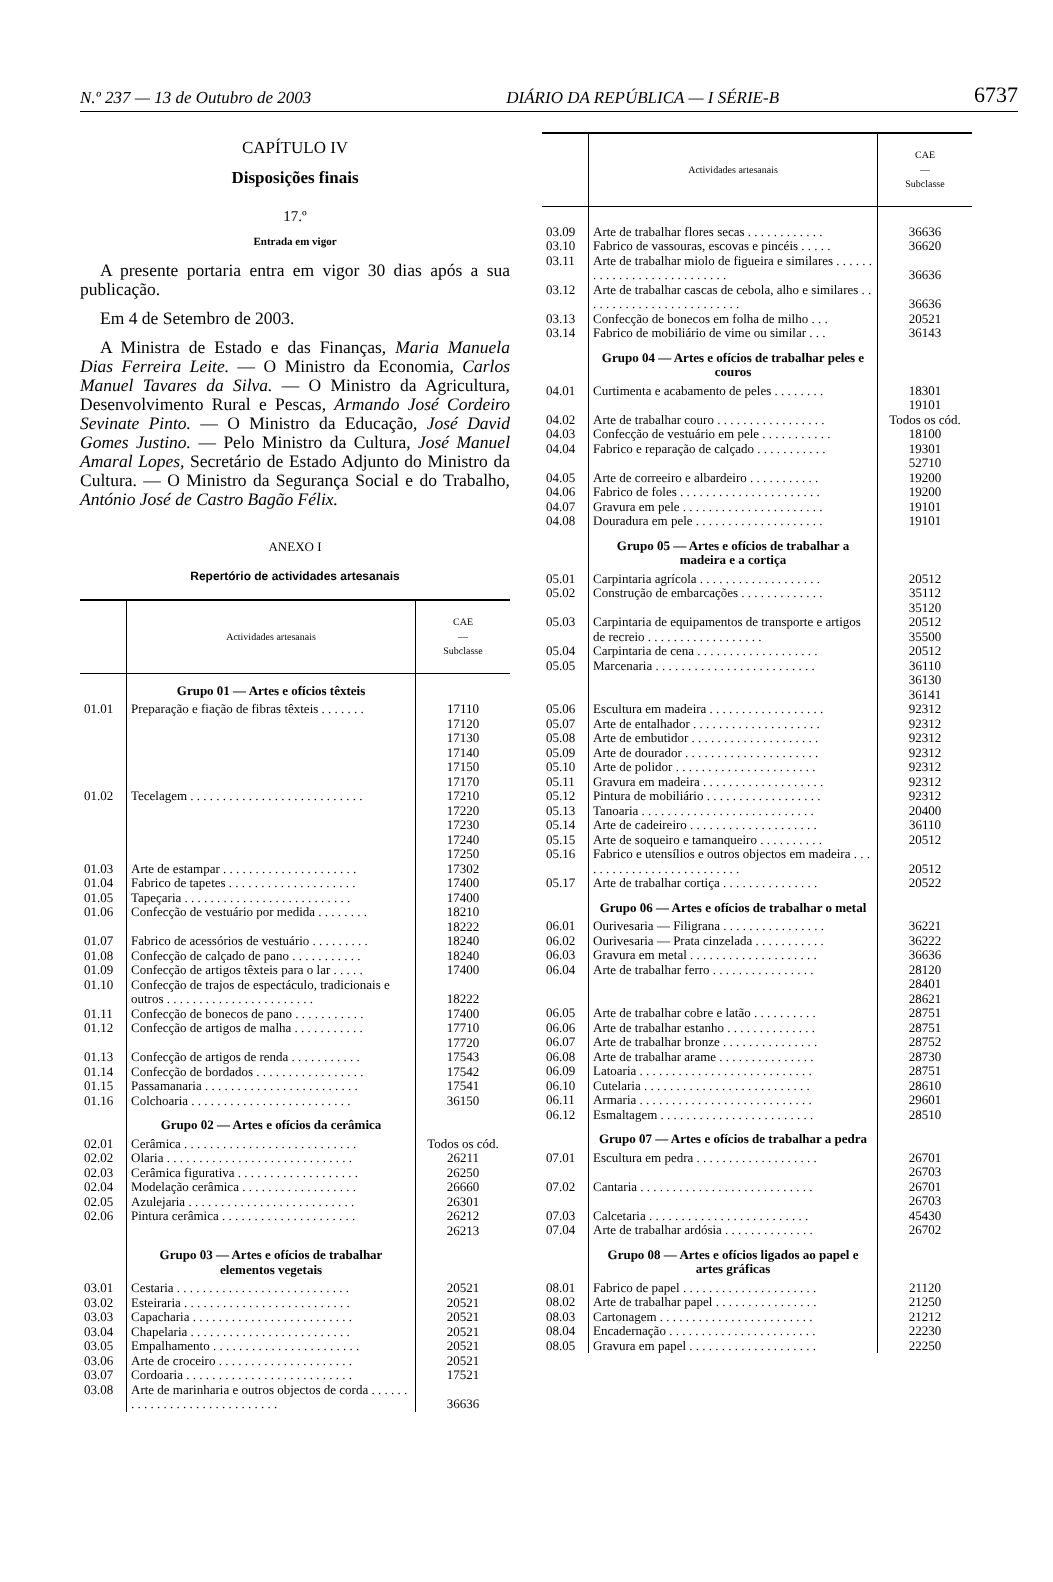N.º 237 — 13 de Outubro de 2003 DIÁRIO DA REPÚBLICA — I SÉRIE-B 6737
CAPÍTULO IV
Disposições finais
17.º
Entrada em vigor
A presente portaria entra em vigor 30 dias após a sua publicação.
Em 4 de Setembro de 2003.
A Ministra de Estado e das Finanças, Maria Manuela Dias Ferreira Leite. — O Ministro da Economia, Carlos Manuel Tavares da Silva. — O Ministro da Agricultura, Desenvolvimento Rural e Pescas, Armando José Cordeiro Sevinate Pinto. — O Ministro da Educação, José David Gomes Justino. — Pelo Ministro da Cultura, José Manuel Amaral Lopes, Secretário de Estado Adjunto do Ministro da Cultura. — O Ministro da Segurança Social e do Trabalho, António José de Castro Bagão Félix.
ANEXO I
Repertório de actividades artesanais
| | Actividades artesanais | CAE — Subclasse |
| --- | --- | --- |
| | Grupo 01 — Artes e ofícios têxteis | |
| 01.01 | Preparação e fiação de fibras têxteis . . . . . . . | 17110 17120 17130 17140 17150 17170 |
| 01.02 | Tecelagem . . . . . . . . . . . . . . . . . . . . . . . . . . . | 17210 17220 17230 17240 17250 |
| 01.03 | Arte de estampar . . . . . . . . . . . . . . . . . . . . . | 17302 |
| 01.04 | Fabrico de tapetes . . . . . . . . . . . . . . . . . . . . | 17400 |
| 01.05 | Tapeçaria . . . . . . . . . . . . . . . . . . . . . . . . . . | 17400 |
| 01.06 | Confecção de vestuário por medida . . . . . . . . | 18210 18222 |
| 01.07 | Fabrico de acessórios de vestuário . . . . . . . . . | 18240 |
| 01.08 | Confecção de calçado de pano . . . . . . . . . . . | 18240 |
| 01.09 | Confecção de artigos têxteis para o lar . . . . . | 17400 |
| 01.10 | Confecção de trajos de espectáculo, tradicionais e outros . . . . . . . . . . . . . . . . . . . . . . . | 18222 |
| 01.11 | Confecção de bonecos de pano . . . . . . . . . . . | 17400 |
| 01.12 | Confecção de artigos de malha . . . . . . . . . . . | 17710 17720 |
| 01.13 | Confecção de artigos de renda . . . . . . . . . . . | 17543 |
| 01.14 | Confecção de bordados . . . . . . . . . . . . . . . . . | 17542 |
| 01.15 | Passamanaria . . . . . . . . . . . . . . . . . . . . . . . . | 17541 |
| 01.16 | Colchoaria . . . . . . . . . . . . . . . . . . . . . . . . . | 36150 |
| | Grupo 02 — Artes e ofícios da cerâmica | |
| 02.01 | Cerâmica . . . . . . . . . . . . . . . . . . . . . . . . . . . | Todos os cód. |
| 02.02 | Olaria . . . . . . . . . . . . . . . . . . . . . . . . . . . . . | 26211 |
| 02.03 | Cerâmica figurativa . . . . . . . . . . . . . . . . . . . | 26250 |
| 02.04 | Modelação cerâmica . . . . . . . . . . . . . . . . . . | 26660 |
| 02.05 | Azulejaria . . . . . . . . . . . . . . . . . . . . . . . . . . | 26301 |
| 02.06 | Pintura cerâmica . . . . . . . . . . . . . . . . . . . . . | 26212 26213 |
| | Grupo 03 — Artes e ofícios de trabalhar elementos vegetais | |
| 03.01 | Cestaria . . . . . . . . . . . . . . . . . . . . . . . . . . . | 20521 |
| 03.02 | Esteiraria . . . . . . . . . . . . . . . . . . . . . . . . . . | 20521 |
| 03.03 | Capacharia . . . . . . . . . . . . . . . . . . . . . . . . . | 20521 |
| 03.04 | Chapelaria . . . . . . . . . . . . . . . . . . . . . . . . . | 20521 |
| 03.05 | Empalhamento . . . . . . . . . . . . . . . . . . . . . . . | 20521 |
| 03.06 | Arte de croceiro . . . . . . . . . . . . . . . . . . . . . | 20521 |
| 03.07 | Cordoaria . . . . . . . . . . . . . . . . . . . . . . . . . . | 17521 |
| 03.08 | Arte de marinharia e outros objectos de corda . . . . . . . . . . . . . . . . . . . . . . . . . . . . . | 36636 |
| | Actividades artesanais | CAE — Subclasse |
| --- | --- | --- |
| 03.09 | Arte de trabalhar flores secas . . . . . . . . . . . . | 36636 |
| 03.10 | Fabrico de vassouras, escovas e pincéis . . . . . | 36620 |
| 03.11 | Arte de trabalhar miolo de figueira e similares . . . . . . . . . . . . . . . . . . . . . . . . . . . | 36636 |
| 03.12 | Arte de trabalhar cascas de cebola, alho e similares . . . . . . . . . . . . . . . . . . . . . . . . . | 36636 |
| 03.13 | Confecção de bonecos em folha de milho . . . | 20521 |
| 03.14 | Fabrico de mobiliário de vime ou similar . . . | 36143 |
| | Grupo 04 — Artes e ofícios de trabalhar peles e couros | |
| 04.01 | Curtimenta e acabamento de peles . . . . . . . . | 18301 19101 |
| 04.02 | Arte de trabalhar couro . . . . . . . . . . . . . . . . . | Todos os cód. |
| 04.03 | Confecção de vestuário em pele . . . . . . . . . . . | 18100 |
| 04.04 | Fabrico e reparação de calçado . . . . . . . . . . . | 19301 52710 |
| 04.05 | Arte de correeiro e albardeiro . . . . . . . . . . . | 19200 |
| 04.06 | Fabrico de foles . . . . . . . . . . . . . . . . . . . . . . | 19200 |
| 04.07 | Gravura em pele . . . . . . . . . . . . . . . . . . . . . . | 19101 |
| 04.08 | Douradura em pele . . . . . . . . . . . . . . . . . . . . | 19101 |
| | Grupo 05 — Artes e ofícios de trabalhar a madeira e a cortiça | |
| 05.01 | Carpintaria agrícola . . . . . . . . . . . . . . . . . . . | 20512 |
| 05.02 | Construção de embarcações . . . . . . . . . . . . . | 35112 35120 |
| 05.03 | Carpintaria de equipamentos de transporte e artigos de recreio . . . . . . . . . . . . . . . . . . | 20512 35500 |
| 05.04 | Carpintaria de cena . . . . . . . . . . . . . . . . . . . | 20512 |
| 05.05 | Marcenaria . . . . . . . . . . . . . . . . . . . . . . . . . | 36110 36130 36141 |
| 05.06 | Escultura em madeira . . . . . . . . . . . . . . . . . . | 92312 |
| 05.07 | Arte de entalhador . . . . . . . . . . . . . . . . . . . . | 92312 |
| 05.08 | Arte de embutidor . . . . . . . . . . . . . . . . . . . . | 92312 |
| 05.09 | Arte de dourador . . . . . . . . . . . . . . . . . . . . . | 92312 |
| 05.10 | Arte de polidor . . . . . . . . . . . . . . . . . . . . . . | 92312 |
| 05.11 | Gravura em madeira . . . . . . . . . . . . . . . . . . . | 92312 |
| 05.12 | Pintura de mobiliário . . . . . . . . . . . . . . . . . . | 92312 |
| 05.13 | Tanoaria . . . . . . . . . . . . . . . . . . . . . . . . . . . | 20400 |
| 05.14 | Arte de cadeireiro . . . . . . . . . . . . . . . . . . . . | 36110 |
| 05.15 | Arte de soqueiro e tamanqueiro . . . . . . . . . . | 20512 |
| 05.16 | Fabrico e utensílios e outros objectos em madeira . . . . . . . . . . . . . . . . . . . . . . . . . . | 20512 |
| 05.17 | Arte de trabalhar cortiça . . . . . . . . . . . . . . . | 20522 |
| | Grupo 06 — Artes e ofícios de trabalhar o metal | |
| 06.01 | Ourivesaria — Filigrana . . . . . . . . . . . . . . . . | 36221 |
| 06.02 | Ourivesaria — Prata cinzelada . . . . . . . . . . . | 36222 |
| 06.03 | Gravura em metal . . . . . . . . . . . . . . . . . . . . | 36636 |
| 06.04 | Arte de trabalhar ferro . . . . . . . . . . . . . . . . | 28120 28401 28621 |
| 06.05 | Arte de trabalhar cobre e latão . . . . . . . . . . | 28751 |
| 06.06 | Arte de trabalhar estanho . . . . . . . . . . . . . . | 28751 |
| 06.07 | Arte de trabalhar bronze . . . . . . . . . . . . . . . | 28752 |
| 06.08 | Arte de trabalhar arame . . . . . . . . . . . . . . . | 28730 |
| 06.09 | Latoaria . . . . . . . . . . . . . . . . . . . . . . . . . . . | 28751 |
| 06.10 | Cutelaria . . . . . . . . . . . . . . . . . . . . . . . . . . | 28610 |
| 06.11 | Armaria . . . . . . . . . . . . . . . . . . . . . . . . . . . | 29601 |
| 06.12 | Esmaltagem . . . . . . . . . . . . . . . . . . . . . . . . | 28510 |
| | Grupo 07 — Artes e ofícios de trabalhar a pedra | |
| 07.01 | Escultura em pedra . . . . . . . . . . . . . . . . . . . | 26701 26703 |
| 07.02 | Cantaria . . . . . . . . . . . . . . . . . . . . . . . . . . . | 26701 26703 |
| 07.03 | Calcetaria . . . . . . . . . . . . . . . . . . . . . . . . . | 45430 |
| 07.04 | Arte de trabalhar ardósia . . . . . . . . . . . . . . | 26702 |
| | Grupo 08 — Artes e ofícios ligados ao papel e artes gráficas | |
| 08.01 | Fabrico de papel . . . . . . . . . . . . . . . . . . . . . | 21120 |
| 08.02 | Arte de trabalhar papel . . . . . . . . . . . . . . . . | 21250 |
| 08.03 | Cartonagem . . . . . . . . . . . . . . . . . . . . . . . . | 21212 |
| 08.04 | Encadernação . . . . . . . . . . . . . . . . . . . . . . . | 22230 |
| 08.05 | Gravura em papel . . . . . . . . . . . . . . . . . . . . | 22250 |